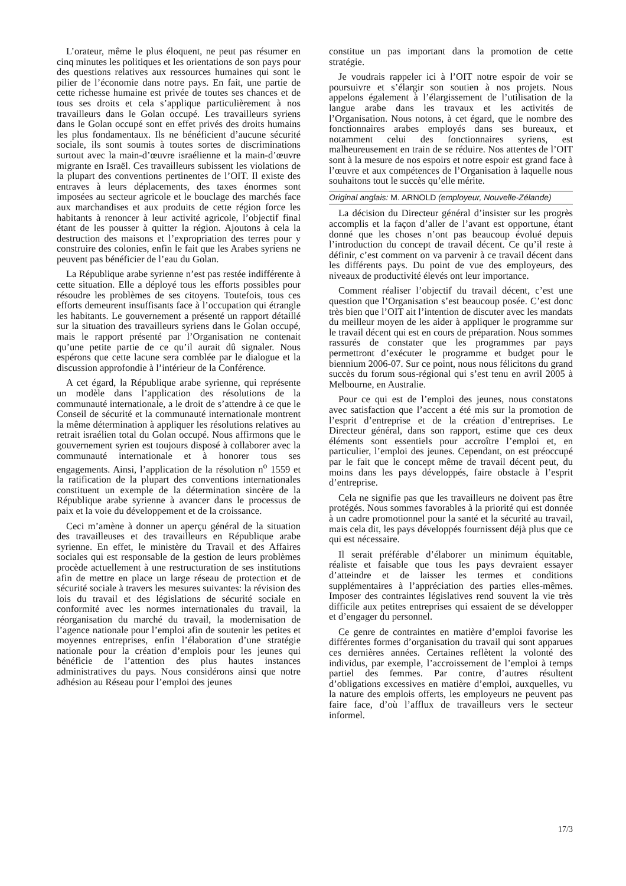L’orateur, même le plus éloquent, ne peut pas résumer en cinq minutes les politiques et les orientations de son pays pour des questions relatives aux ressources humaines qui sont le pilier de l’économie dans notre pays. En fait, une partie de cette richesse humaine est privée de toutes ses chances et de tous ses droits et cela s’applique particulièrement à nos travailleurs dans le Golan occupé. Les travailleurs syriens dans le Golan occupé sont en effet privés des droits humains les plus fondamentaux. Ils ne bénéficient d’aucune sécurité sociale, ils sont soumis à toutes sortes de discriminations surtout avec la main-d’œuvre israélienne et la main-d’œuvre migrante en Israël. Ces travailleurs subissent les violations de la plupart des conventions pertinentes de l’OIT. Il existe des entraves à leurs déplacements, des taxes énormes sont imposées au secteur agricole et le bouclage des marchés face aux marchandises et aux produits de cette région force les habitants à renoncer à leur activité agricole, l’objectif final étant de les pousser à quitter la région. Ajoutons à cela la destruction des maisons et l’expropriation des terres pour y construire des colonies, enfin le fait que les Arabes syriens ne peuvent pas bénéficier de l’eau du Golan.
La République arabe syrienne n’est pas restée indifférente à cette situation. Elle a déployé tous les efforts possibles pour résoudre les problèmes de ses citoyens. Toutefois, tous ces efforts demeurent insuffisants face à l’occupation qui étrangle les habitants. Le gouvernement a présenté un rapport détaillé sur la situation des travailleurs syriens dans le Golan occupé, mais le rapport présenté par l’Organisation ne contenait qu’une petite partie de ce qu’il aurait dû signaler. Nous espérons que cette lacune sera comblée par le dialogue et la discussion approfondie à l’intérieur de la Conférence.
A cet égard, la République arabe syrienne, qui représente un modèle dans l’application des résolutions de la communauté internationale, a le droit de s’attendre à ce que le Conseil de sécurité et la communauté internationale montrent la même détermination à appliquer les résolutions relatives au retrait israélien total du Golan occupé. Nous affirmons que le gouvernement syrien est toujours disposé à collaborer avec la communauté internationale et à honorer tous ses engagements. Ainsi, l’application de la résolution n<sup>o</sup> 1559 et la ratification de la plupart des conventions internationales constituent un exemple de la détermination sincère de la République arabe syrienne à avancer dans le processus de paix et la voie du développement et de la croissance.
Ceci m’amène à donner un aperçu général de la situation des travailleuses et des travailleurs en République arabe syrienne. En effet, le ministère du Travail et des Affaires sociales qui est responsable de la gestion de leurs problèmes procède actuellement à une restructuration de ses institutions afin de mettre en place un large réseau de protection et de sécurité sociale à travers les mesures suivantes: la révision des lois du travail et des législations de sécurité sociale en conformité avec les normes internationales du travail, la réorganisation du marché du travail, la modernisation de l’agence nationale pour l’emploi afin de soutenir les petites et moyennes entreprises, enfin l’élaboration d’une stratégie nationale pour la création d’emplois pour les jeunes qui bénéficie de l’attention des plus hautes instances administratives du pays. Nous considérons ainsi que notre adhésion au Réseau pour l’emploi des jeunes
constitue un pas important dans la promotion de cette stratégie.
Je voudrais rappeler ici à l’OIT notre espoir de voir se poursuivre et s’élargir son soutien à nos projets. Nous appelons également à l’élargissement de l’utilisation de la langue arabe dans les travaux et les activités de l’Organisation. Nous notons, à cet égard, que le nombre des fonctionnaires arabes employés dans ses bureaux, et notamment celui des fonctionnaires syriens, est malheureusement en train de se réduire. Nos attentes de l’OIT sont à la mesure de nos espoirs et notre espoir est grand face à l’œuvre et aux compétences de l’Organisation à laquelle nous souhaitons tout le succès qu’elle mérite.
Original anglais: M. ARNOLD (employeur, Nouvelle-Zélande)
La décision du Directeur général d’insister sur les progrès accomplis et la façon d’aller de l’avant est opportune, étant donné que les choses n’ont pas beaucoup évolué depuis l’introduction du concept de travail décent. Ce qu’il reste à définir, c’est comment on va parvenir à ce travail décent dans les différents pays. Du point de vue des employeurs, des niveaux de productivité élevés ont leur importance.
Comment réaliser l’objectif du travail décent, c’est une question que l’Organisation s’est beaucoup posée. C’est donc très bien que l’OIT ait l’intention de discuter avec les mandats du meilleur moyen de les aider à appliquer le programme sur le travail décent qui est en cours de préparation. Nous sommes rassurés de constater que les programmes par pays permettront d’exécuter le programme et budget pour le biennium 2006-07. Sur ce point, nous nous félicitons du grand succès du forum sous-régional qui s’est tenu en avril 2005 à Melbourne, en Australie.
Pour ce qui est de l’emploi des jeunes, nous constatons avec satisfaction que l’accent a été mis sur la promotion de l’esprit d’entreprise et de la création d’entreprises. Le Directeur général, dans son rapport, estime que ces deux éléments sont essentiels pour accroître l’emploi et, en particulier, l’emploi des jeunes. Cependant, on est préoccupé par le fait que le concept même de travail décent peut, du moins dans les pays développés, faire obstacle à l’esprit d’entreprise.
Cela ne signifie pas que les travailleurs ne doivent pas être protégés. Nous sommes favorables à la priorité qui est donnée à un cadre promotionnel pour la santé et la sécurité au travail, mais cela dit, les pays développés fournissent déjà plus que ce qui est nécessaire.
Il serait préférable d’élaborer un minimum équitable, réaliste et faisable que tous les pays devraient essayer d’atteindre et de laisser les termes et conditions supplémentaires à l’appréciation des parties elles-mêmes. Imposer des contraintes législatives rend souvent la vie très difficile aux petites entreprises qui essaient de se développer et d’engager du personnel.
Ce genre de contraintes en matière d’emploi favorise les différentes formes d’organisation du travail qui sont apparues ces dernières années. Certaines reflètent la volonté des individus, par exemple, l’accroissement de l’emploi à temps partiel des femmes. Par contre, d’autres résultent d’obligations excessives en matière d’emploi, auxquelles, vu la nature des emplois offerts, les employeurs ne peuvent pas faire face, d’où l’afflux de travailleurs vers le secteur informel.
17/3